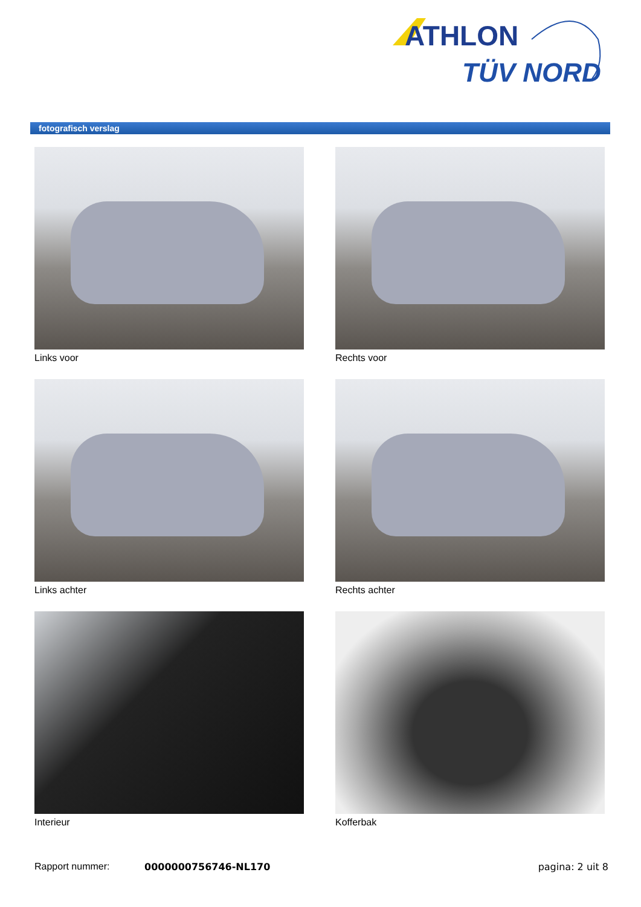ATHLON
TÜV NORD
fotografisch verslag
Links voor
Rechts voor
Links achter
Rechts achter
Interieur
Kofferbak
Rapport nummer: 0000000756746-NL170 pagina: 2 uit 8